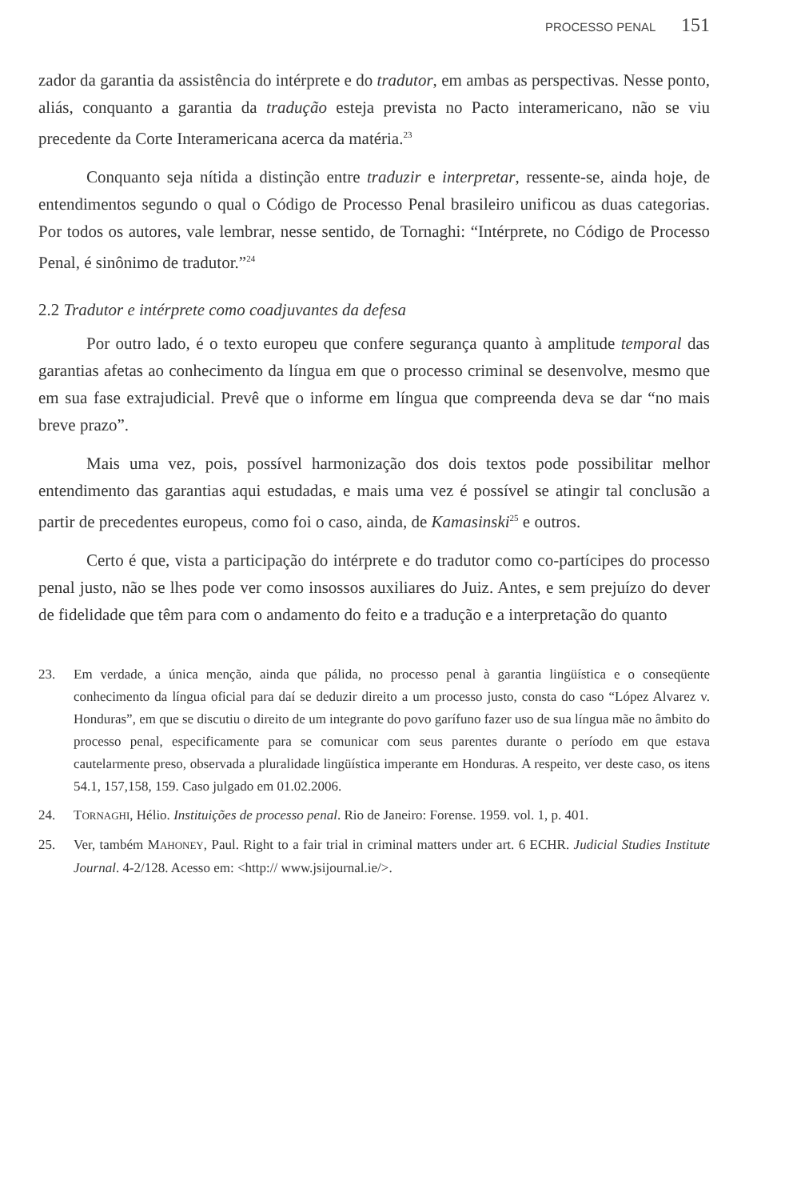PROCESSO PENAL 151
zador da garantia da assistência do intérprete e do tradutor, em ambas as perspectivas. Nesse ponto, aliás, conquanto a garantia da tradução esteja prevista no Pacto interamericano, não se viu precedente da Corte Interamericana acerca da matéria.<sup>23</sup>
Conquanto seja nítida a distinção entre traduzir e interpretar, ressente-se, ainda hoje, de entendimentos segundo o qual o Código de Processo Penal brasileiro unificou as duas categorias. Por todos os autores, vale lembrar, nesse sentido, de Tornaghi: “Intérprete, no Código de Processo Penal, é sinônimo de tradutor.”<sup>24</sup>
2.2 Tradutor e intérprete como coadjuvantes da defesa
Por outro lado, é o texto europeu que confere segurança quanto à amplitude temporal das garantias afetas ao conhecimento da língua em que o processo criminal se desenvolve, mesmo que em sua fase extrajudicial. Prevê que o informe em língua que compreenda deva se dar “no mais breve prazo”.
Mais uma vez, pois, possível harmonização dos dois textos pode possibilitar melhor entendimento das garantias aqui estudadas, e mais uma vez é possível se atingir tal conclusão a partir de precedentes europeus, como foi o caso, ainda, de Kamasinski<sup>25</sup> e outros.
Certo é que, vista a participação do intérprete e do tradutor como co-partícipes do processo penal justo, não se lhes pode ver como insossos auxiliares do Juiz. Antes, e sem prejuízo do dever de fidelidade que têm para com o andamento do feito e a tradução e a interpretação do quanto
23. Em verdade, a única menção, ainda que pálida, no processo penal à garantia lingüística e o conseqüente conhecimento da língua oficial para daí se deduzir direito a um processo justo, consta do caso “López Alvarez v. Honduras”, em que se discutiu o direito de um integrante do povo garífuno fazer uso de sua língua mãe no âmbito do processo penal, especificamente para se comunicar com seus parentes durante o período em que estava cautelarmente preso, observada a pluralidade lingüística imperante em Honduras. A respeito, ver deste caso, os itens 54.1, 157,158, 159. Caso julgado em 01.02.2006.
24. TORNAGHI, Hélio. Instituições de processo penal. Rio de Janeiro: Forense. 1959. vol. 1, p. 401.
25. Ver, também MAHONEY, Paul. Right to a fair trial in criminal matters under art. 6 ECHR. Judicial Studies Institute Journal. 4-2/128. Acesso em: <http:// www.jsijournal.ie/>.